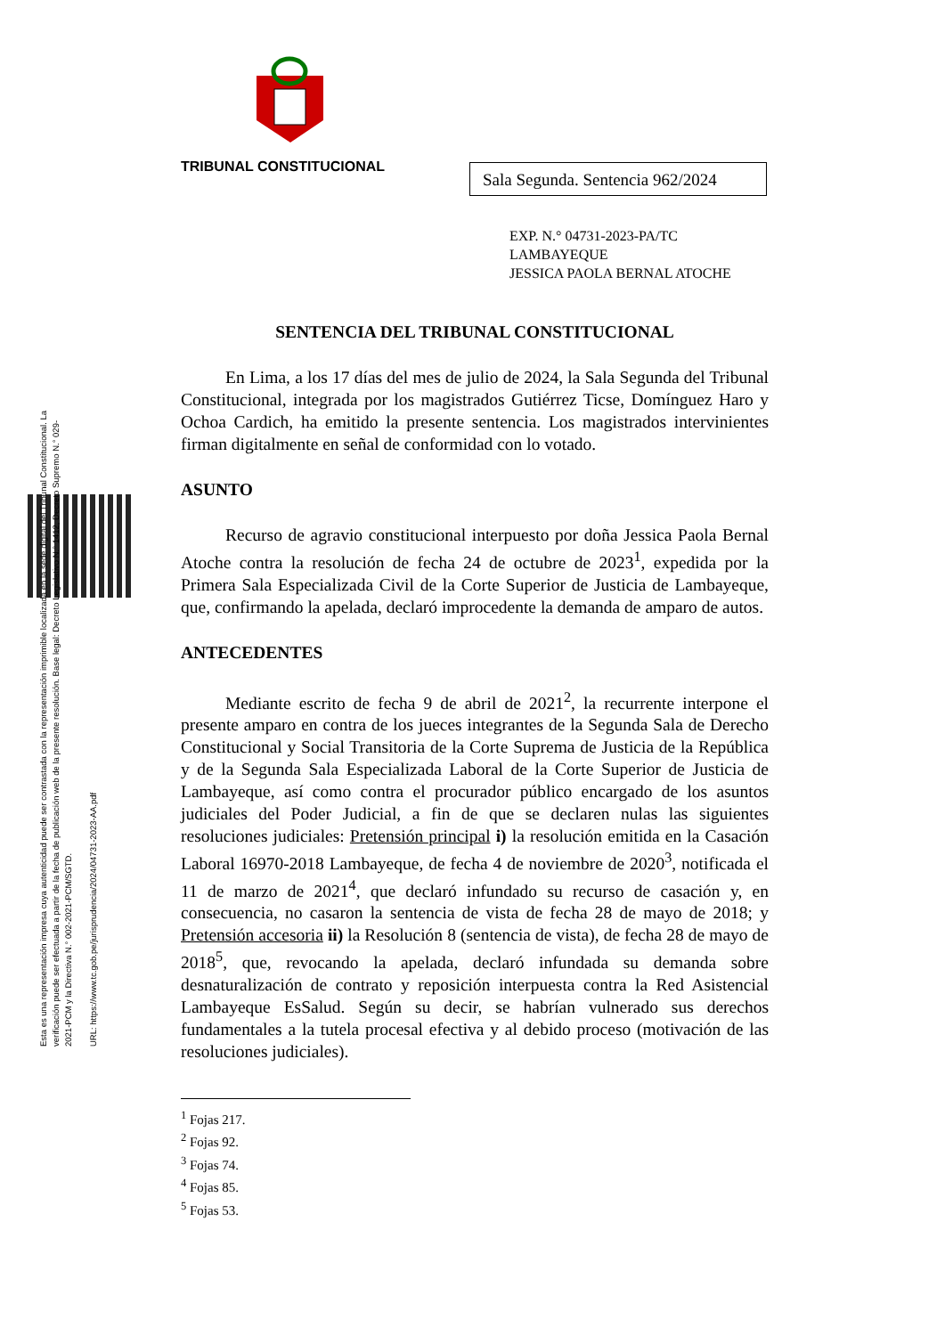TRIBUNAL CONSTITUCIONAL
Sala Segunda. Sentencia 962/2024
EXP. N.° 04731-2023-PA/TC
LAMBAYEQUE
JESSICA PAOLA BERNAL ATOCHE
Esta es una representación impresa cuya autenticidad puede ser contrastada con la representación imprimible localizada en la sede digital del Tribunal Constitucional. La verificación puede ser efectuada a partir de la fecha de publicación web de la presente resolución. Base legal: Decreto Legislativo N.° 1412, Decreto Supremo N.° 029-2021-PCM y la Directiva N.° 002-2021-PCM/SGTD.
URL: https://www.tc.gob.pe/jurisprudencia/2024/04731-2023-AA.pdf
SENTENCIA DEL TRIBUNAL CONSTITUCIONAL
En Lima, a los 17 días del mes de julio de 2024, la Sala Segunda del Tribunal Constitucional, integrada por los magistrados Gutiérrez Ticse, Domínguez Haro y Ochoa Cardich, ha emitido la presente sentencia. Los magistrados intervinientes firman digitalmente en señal de conformidad con lo votado.
ASUNTO
Recurso de agravio constitucional interpuesto por doña Jessica Paola Bernal Atoche contra la resolución de fecha 24 de octubre de 2023<sup>1</sup>, expedida por la Primera Sala Especializada Civil de la Corte Superior de Justicia de Lambayeque, que, confirmando la apelada, declaró improcedente la demanda de amparo de autos.
ANTECEDENTES
Mediante escrito de fecha 9 de abril de 2021<sup>2</sup>, la recurrente interpone el presente amparo en contra de los jueces integrantes de la Segunda Sala de Derecho Constitucional y Social Transitoria de la Corte Suprema de Justicia de la República y de la Segunda Sala Especializada Laboral de la Corte Superior de Justicia de Lambayeque, así como contra el procurador público encargado de los asuntos judiciales del Poder Judicial, a fin de que se declaren nulas las siguientes resoluciones judiciales: Pretensión principal i) la resolución emitida en la Casación Laboral 16970-2018 Lambayeque, de fecha 4 de noviembre de 2020<sup>3</sup>, notificada el 11 de marzo de 2021<sup>4</sup>, que declaró infundado su recurso de casación y, en consecuencia, no casaron la sentencia de vista de fecha 28 de mayo de 2018; y Pretensión accesoria ii) la Resolución 8 (sentencia de vista), de fecha 28 de mayo de 2018<sup>5</sup>, que, revocando la apelada, declaró infundada su demanda sobre desnaturalización de contrato y reposición interpuesta contra la Red Asistencial Lambayeque EsSalud. Según su decir, se habrían vulnerado sus derechos fundamentales a la tutela procesal efectiva y al debido proceso (motivación de las resoluciones judiciales).
<sup>1</sup> Fojas 217.
<sup>2</sup> Fojas 92.
<sup>3</sup> Fojas 74.
<sup>4</sup> Fojas 85.
<sup>5</sup> Fojas 53.